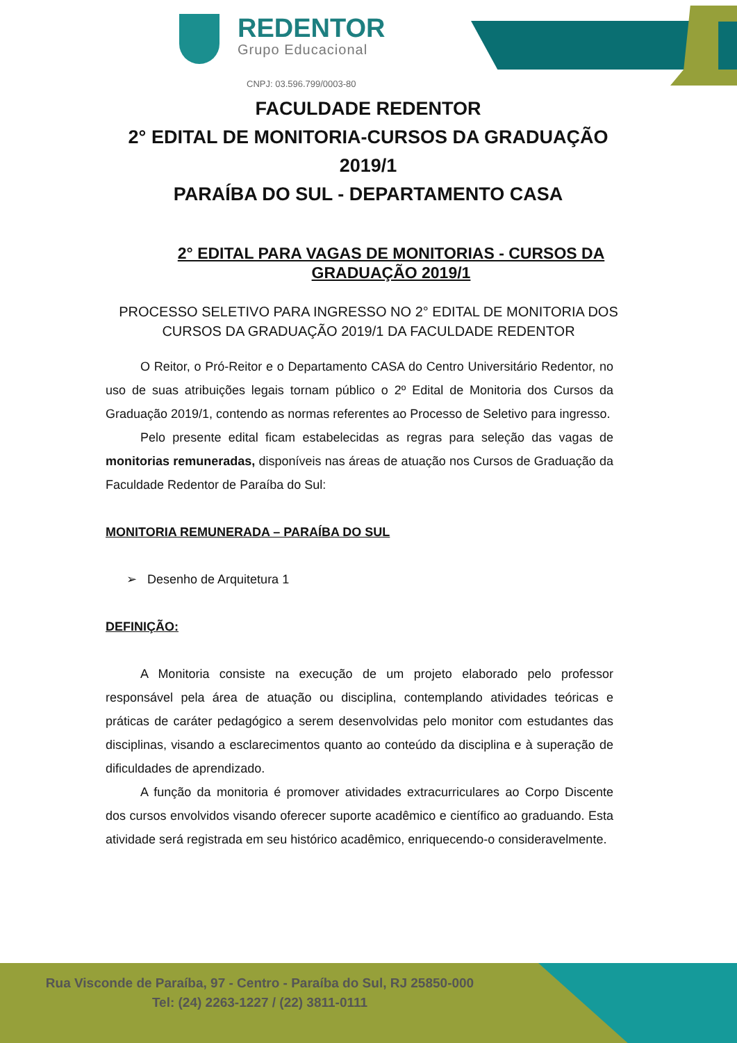REDENTOR
Grupo Educacional
CNPJ: 03.596.799/0003-80
FACULDADE REDENTOR
2° EDITAL DE MONITORIA-CURSOS DA GRADUAÇÃO 2019/1
PARAÍBA DO SUL - DEPARTAMENTO CASA
2° EDITAL PARA VAGAS DE MONITORIAS - CURSOS DA GRADUAÇÃO 2019/1
PROCESSO SELETIVO PARA INGRESSO NO 2° EDITAL DE MONITORIA DOS CURSOS DA GRADUAÇÃO 2019/1 DA FACULDADE REDENTOR
O Reitor, o Pró-Reitor e o Departamento CASA do Centro Universitário Redentor, no uso de suas atribuições legais tornam público o 2º Edital de Monitoria dos Cursos da Graduação 2019/1, contendo as normas referentes ao Processo de Seletivo para ingresso.
Pelo presente edital ficam estabelecidas as regras para seleção das vagas de monitorias remuneradas, disponíveis nas áreas de atuação nos Cursos de Graduação da Faculdade Redentor de Paraíba do Sul:
MONITORIA REMUNERADA – PARAÍBA DO SUL
➢ Desenho de Arquitetura 1
DEFINIÇÃO:
A Monitoria consiste na execução de um projeto elaborado pelo professor responsável pela área de atuação ou disciplina, contemplando atividades teóricas e práticas de caráter pedagógico a serem desenvolvidas pelo monitor com estudantes das disciplinas, visando a esclarecimentos quanto ao conteúdo da disciplina e à superação de dificuldades de aprendizado.
A função da monitoria é promover atividades extracurriculares ao Corpo Discente dos cursos envolvidos visando oferecer suporte acadêmico e científico ao graduando. Esta atividade será registrada em seu histórico acadêmico, enriquecendo-o consideravelmente.
Rua Visconde de Paraíba, 97 - Centro - Paraíba do Sul, RJ 25850-000
Tel: (24) 2263-1227 / (22) 3811-0111